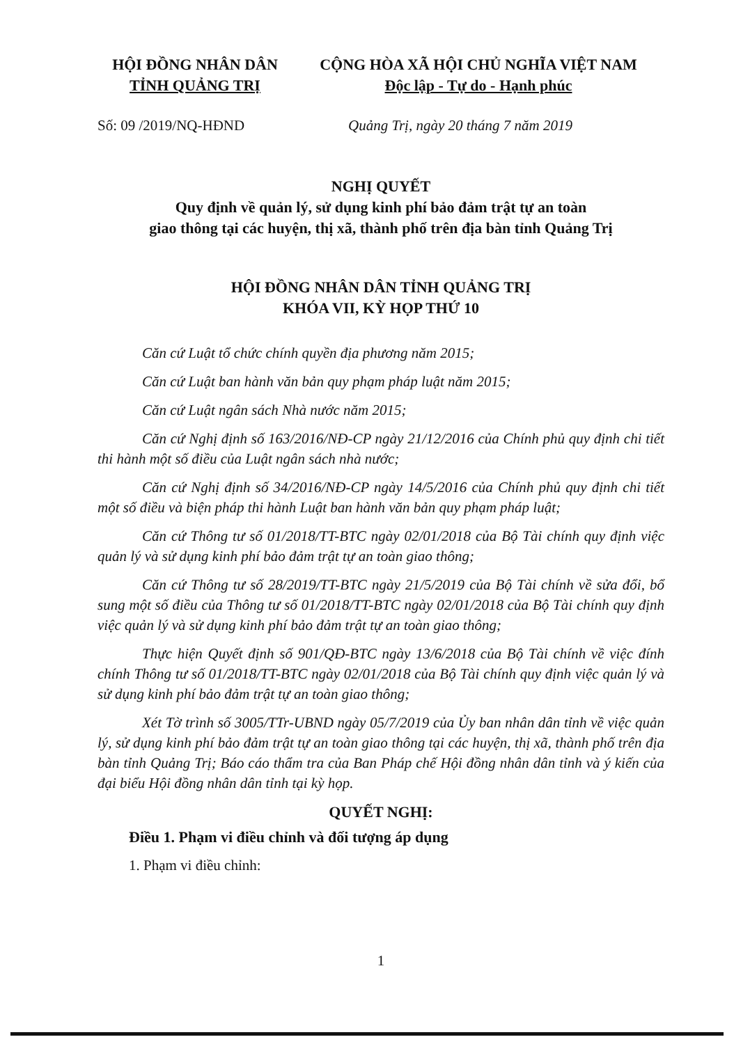HỘI ĐỒNG NHÂN DÂN
TỈNH QUẢNG TRỊ
CỘNG HÒA XÃ HỘI CHỦ NGHĨA VIỆT NAM
Độc lập - Tự do - Hạnh phúc
Số: 09 /2019/NQ-HĐND Quảng Trị, ngày 20 tháng 7 năm 2019
NGHỊ QUYẾT
Quy định về quản lý, sử dụng kinh phí bảo đảm trật tự an toàn
giao thông tại các huyện, thị xã, thành phố trên địa bàn tỉnh Quảng Trị
HỘI ĐỒNG NHÂN DÂN TỈNH QUẢNG TRỊ
KHÓA VII, KỲ HỌP THỨ 10
Căn cứ Luật tổ chức chính quyền địa phương năm 2015;
Căn cứ Luật ban hành văn bản quy phạm pháp luật năm 2015;
Căn cứ Luật ngân sách Nhà nước năm 2015;
Căn cứ Nghị định số 163/2016/NĐ-CP ngày 21/12/2016 của Chính phủ quy định chi tiết thi hành một số điều của Luật ngân sách nhà nước;
Căn cứ Nghị định số 34/2016/NĐ-CP ngày 14/5/2016 của Chính phủ quy định chi tiết một số điều và biện pháp thi hành Luật ban hành văn bản quy phạm pháp luật;
Căn cứ Thông tư số 01/2018/TT-BTC ngày 02/01/2018 của Bộ Tài chính quy định việc quản lý và sử dụng kinh phí bảo đảm trật tự an toàn giao thông;
Căn cứ Thông tư số 28/2019/TT-BTC ngày 21/5/2019 của Bộ Tài chính về sửa đổi, bổ sung một số điều của Thông tư số 01/2018/TT-BTC ngày 02/01/2018 của Bộ Tài chính quy định việc quản lý và sử dụng kinh phí bảo đảm trật tự an toàn giao thông;
Thực hiện Quyết định số 901/QĐ-BTC ngày 13/6/2018 của Bộ Tài chính về việc đính chính Thông tư số 01/2018/TT-BTC ngày 02/01/2018 của Bộ Tài chính quy định việc quản lý và sử dụng kinh phí bảo đảm trật tự an toàn giao thông;
Xét Tờ trình số 3005/TTr-UBND ngày 05/7/2019 của Ủy ban nhân dân tỉnh về việc quản lý, sử dụng kinh phí bảo đảm trật tự an toàn giao thông tại các huyện, thị xã, thành phố trên địa bàn tỉnh Quảng Trị; Báo cáo thẩm tra của Ban Pháp chế Hội đồng nhân dân tỉnh và ý kiến của đại biểu Hội đồng nhân dân tỉnh tại kỳ họp.
QUYẾT NGHỊ:
Điều 1. Phạm vi điều chỉnh và đối tượng áp dụng
1. Phạm vi điều chỉnh:
1